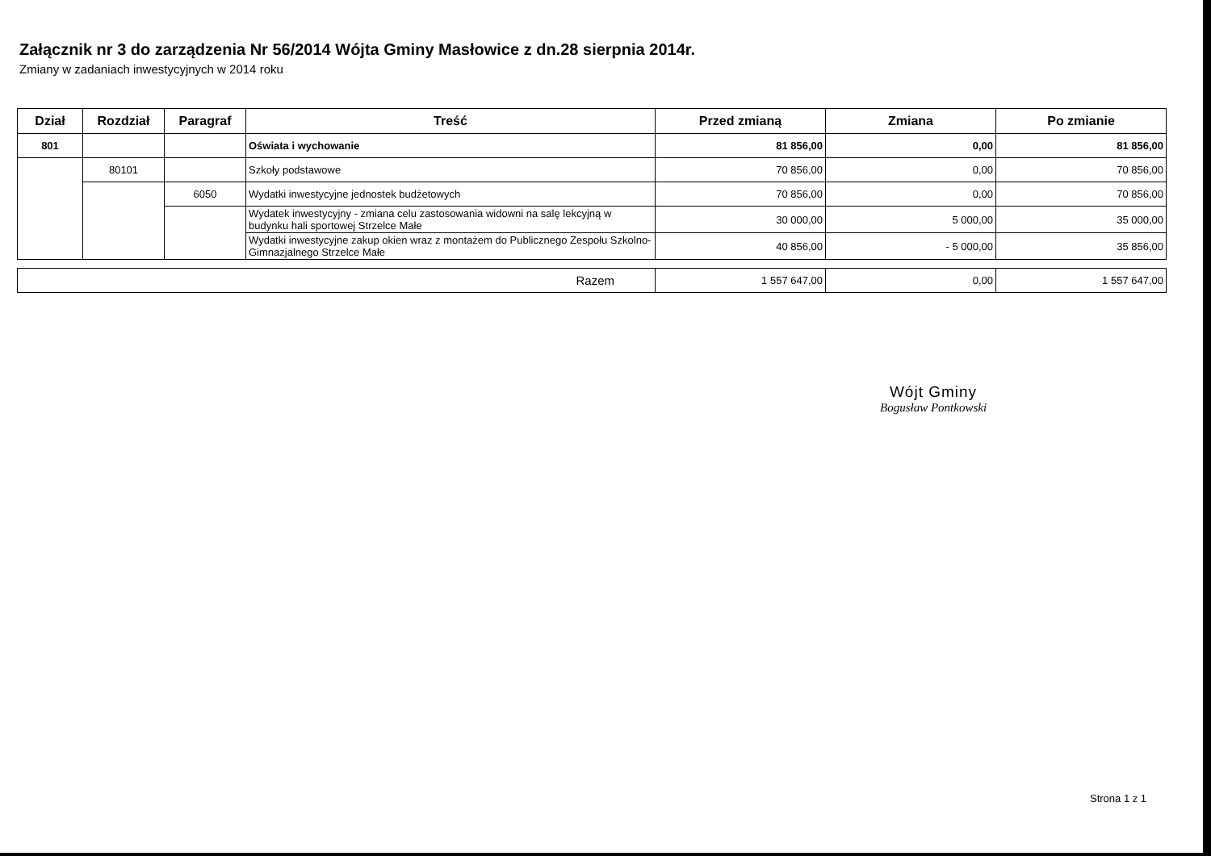Załącznik nr 3 do zarządzenia Nr 56/2014 Wójta Gminy Masłowice z dn.28 sierpnia 2014r.
Zmiany w zadaniach inwestycyjnych w 2014 roku
| Dział | Rozdział | Paragraf | Treść | Przed zmianą | Zmiana | Po zmianie |
| --- | --- | --- | --- | --- | --- | --- |
| 801 | | | Oświata i wychowanie | 81 856,00 | 0,00 | 81 856,00 |
| | 80101 | | Szkoły podstawowe | 70 856,00 | 0,00 | 70 856,00 |
| | | 6050 | Wydatki inwestycyjne jednostek budżetowych | 70 856,00 | 0,00 | 70 856,00 |
| | | | Wydatek inwestycyjny - zmiana celu zastosowania widowni na salę lekcyjną w budynku hali sportowej Strzelce Małe | 30 000,00 | 5 000,00 | 35 000,00 |
| | | | Wydatki inwestycyjne zakup okien wraz z montażem do Publicznego Zespołu Szkolno-Gimnazjalnego Strzelce Małe | 40 856,00 | - 5 000,00 | 35 856,00 |
| Razem | 1 557 647,00 | 0,00 | 1 557 647,00 |
Wójt Gminy
Bogusław Pontkowski
Strona 1 z 1